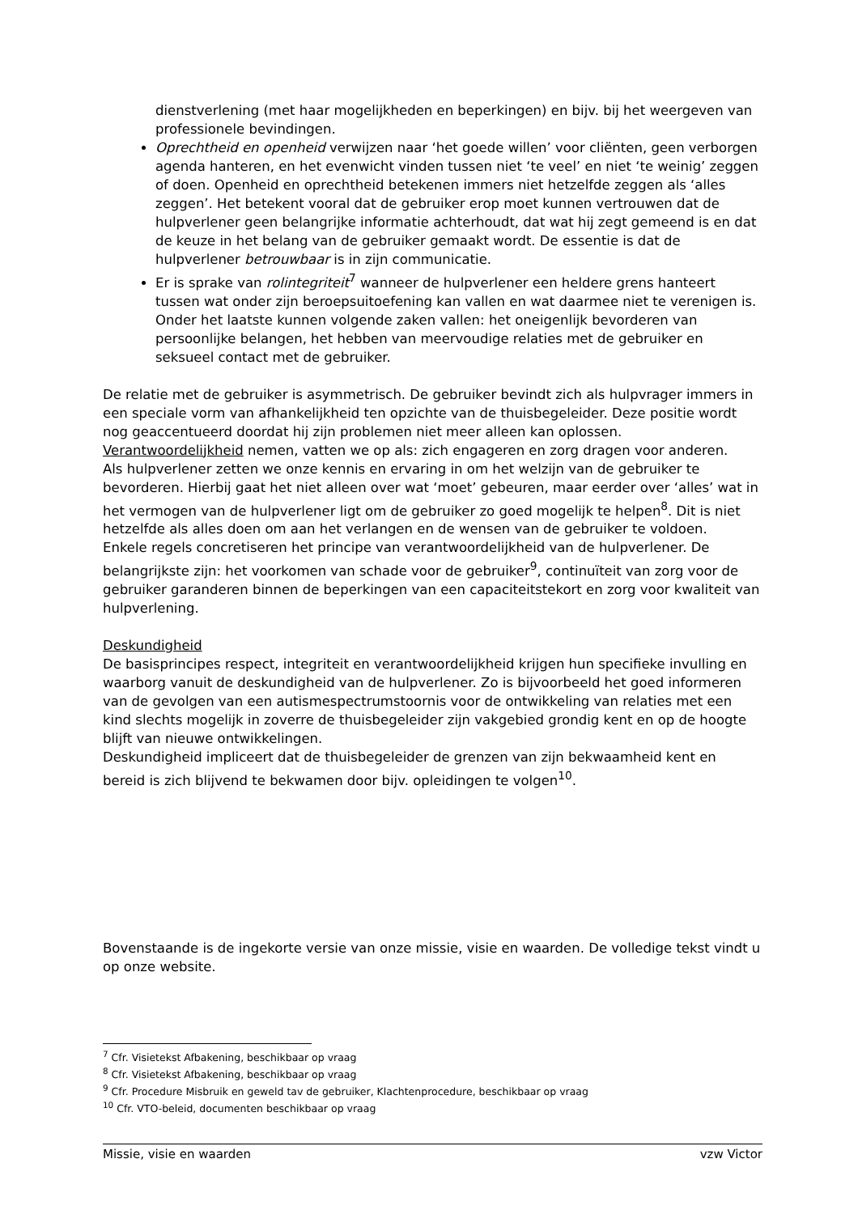dienstverlening (met haar mogelijkheden en beperkingen) en bijv. bij het weergeven van professionele bevindingen.
Oprechtheid en openheid verwijzen naar ‘het goede willen’ voor cliënten, geen verborgen agenda hanteren, en het evenwicht vinden tussen niet ‘te veel’ en niet ‘te weinig’ zeggen of doen. Openheid en oprechtheid betekenen immers niet hetzelfde zeggen als ‘alles zeggen’. Het betekent vooral dat de gebruiker erop moet kunnen vertrouwen dat de hulpverlener geen belangrijke informatie achterhoudt, dat wat hij zegt gemeend is en dat de keuze in het belang van de gebruiker gemaakt wordt. De essentie is dat de hulpverlener betrouwbaar is in zijn communicatie.
Er is sprake van rolintegriteit<sup>7</sup> wanneer de hulpverlener een heldere grens hanteert tussen wat onder zijn beroepsuitoefening kan vallen en wat daarmee niet te verenigen is. Onder het laatste kunnen volgende zaken vallen: het oneigenlijk bevorderen van persoonlijke belangen, het hebben van meervoudige relaties met de gebruiker en seksueel contact met de gebruiker.
De relatie met de gebruiker is asymmetrisch. De gebruiker bevindt zich als hulpvrager immers in een speciale vorm van afhankelijkheid ten opzichte van de thuisbegeleider. Deze positie wordt nog geaccentueerd doordat hij zijn problemen niet meer alleen kan oplossen. Verantwoordelijkheid nemen, vatten we op als: zich engageren en zorg dragen voor anderen.
Als hulpverlener zetten we onze kennis en ervaring in om het welzijn van de gebruiker te bevorderen. Hierbij gaat het niet alleen over wat ‘moet’ gebeuren, maar eerder over ‘alles’ wat in het vermogen van de hulpverlener ligt om de gebruiker zo goed mogelijk te helpen<sup>8</sup>. Dit is niet hetzelfde als alles doen om aan het verlangen en de wensen van de gebruiker te voldoen.
Enkele regels concretiseren het principe van verantwoordelijkheid van de hulpverlener. De belangrijkste zijn: het voorkomen van schade voor de gebruiker<sup>9</sup>, continuïteit van zorg voor de gebruiker garanderen binnen de beperkingen van een capaciteitstekort en zorg voor kwaliteit van hulpverlening.
Deskundigheid
De basisprincipes respect, integriteit en verantwoordelijkheid krijgen hun specifieke invulling en waarborg vanuit de deskundigheid van de hulpverlener. Zo is bijvoorbeeld het goed informeren van de gevolgen van een autismespectrumstoornis voor de ontwikkeling van relaties met een kind slechts mogelijk in zoverre de thuisbegeleider zijn vakgebied grondig kent en op de hoogte blijft van nieuwe ontwikkelingen.
Deskundigheid impliceert dat de thuisbegeleider de grenzen van zijn bekwaamheid kent en bereid is zich blijvend te bekwamen door bijv. opleidingen te volgen<sup>10</sup>.
Bovenstaande is de ingekorte versie van onze missie, visie en waarden. De volledige tekst vindt u op onze website.
<sup>7</sup> Cfr. Visietekst Afbakening, beschikbaar op vraag
<sup>8</sup> Cfr. Visietekst Afbakening, beschikbaar op vraag
<sup>9</sup> Cfr. Procedure Misbruik en geweld tav de gebruiker, Klachtenprocedure, beschikbaar op vraag
<sup>10</sup> Cfr. VTO-beleid, documenten beschikbaar op vraag
Missie, visie en waarden vzw Victor